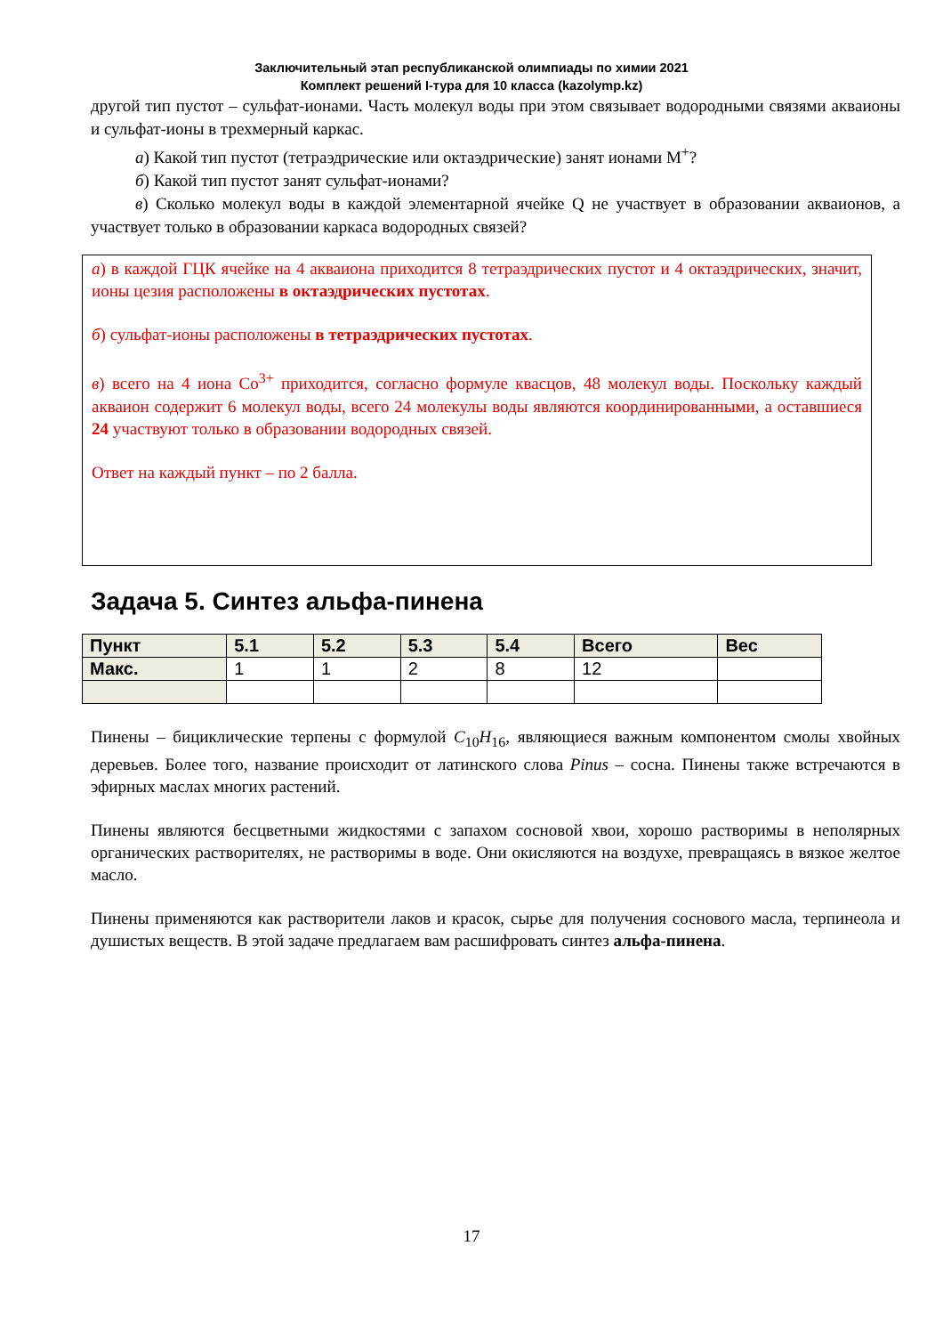Заключительный этап республиканской олимпиады по химии 2021
Комплект решений I-тура для 10 класса (kazolymp.kz)
другой тип пустот – сульфат-ионами. Часть молекул воды при этом связывает водородными связями акваионы и сульфат-ионы в трехмерный каркас.
а) Какой тип пустот (тетраэдрические или октаэдрические) занят ионами M<sup>+</sup>?
б) Какой тип пустот занят сульфат-ионами?
в) Сколько молекул воды в каждой элементарной ячейке Q не участвует в образовании акваионов, а участвует только в образовании каркаса водородных связей?
а) в каждой ГЦК ячейке на 4 акваиона приходится 8 тетраэдрических пустот и 4 октаэдрических, значит, ионы цезия расположены в октаэдрических пустотах.
б) сульфат-ионы расположены в тетраэдрических пустотах.
в) всего на 4 иона Co<sup>3+</sup> приходится, согласно формуле квасцов, 48 молекул воды. Поскольку каждый акваион содержит 6 молекул воды, всего 24 молекулы воды являются координированными, а оставшиеся 24 участвуют только в образовании водородных связей.
Ответ на каждый пункт – по 2 балла.
Задача 5. Синтез альфа-пинена
| Пункт | 5.1 | 5.2 | 5.3 | 5.4 | Всего | Вес |
| --- | --- | --- | --- | --- | --- | --- |
| Макс. | 1 | 1 | 2 | 8 | 12 | |
Пинены – бициклические терпены с формулой C<sub>10</sub>H<sub>16</sub>, являющиеся важным компонентом смолы хвойных деревьев. Более того, название происходит от латинского слова Pinus – сосна. Пинены также встречаются в эфирных маслах многих растений.
Пинены являются бесцветными жидкостями с запахом сосновой хвои, хорошо растворимы в неполярных органических растворителях, не растворимы в воде. Они окисляются на воздухе, превращаясь в вязкое желтое масло.
Пинены применяются как растворители лаков и красок, сырье для получения соснового масла, терпинеола и душистых веществ. В этой задаче предлагаем вам расшифровать синтез альфа-пинена.
17